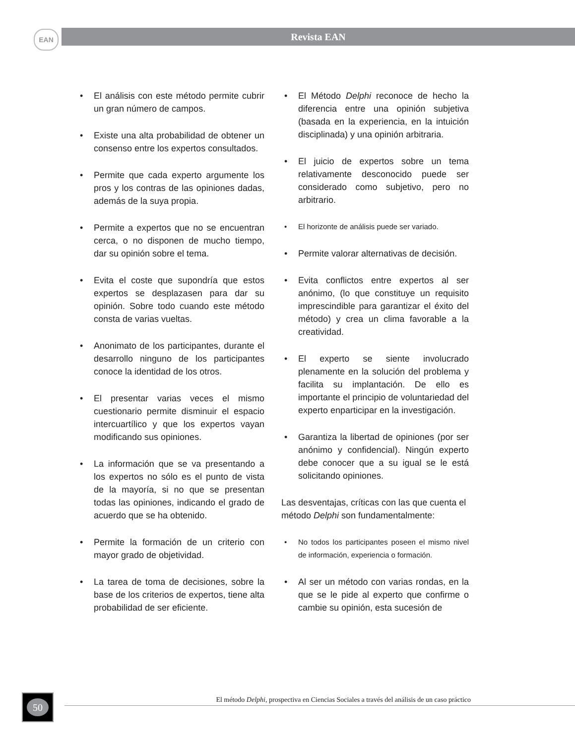EAN Revista EAN
• El análisis con este método permite cubrir un gran número de campos.
• Existe una alta probabilidad de obtener un consenso entre los expertos consultados.
• Permite que cada experto argumente los pros y los contras de las opiniones dadas, además de la suya propia.
• Permite a expertos que no se encuentran cerca, o no disponen de mucho tiempo, dar su opinión sobre el tema.
• Evita el coste que supondría que estos expertos se desplazasen para dar su opinión. Sobre todo cuando este método consta de varias vueltas.
• Anonimato de los participantes, durante el desarrollo ninguno de los participantes conoce la identidad de los otros.
• El presentar varias veces el mismo cuestionario permite disminuir el espacio intercuartílico y que los expertos vayan modificando sus opiniones.
• La información que se va presentando a los expertos no sólo es el punto de vista de la mayoría, si no que se presentan todas las opiniones, indicando el grado de acuerdo que se ha obtenido.
• Permite la formación de un criterio con mayor grado de objetividad.
• La tarea de toma de decisiones, sobre la base de los criterios de expertos, tiene alta probabilidad de ser eficiente.
• El Método Delphi reconoce de hecho la diferencia entre una opinión subjetiva (basada en la experiencia, en la intuición disciplinada) y una opinión arbitraria.
• El juicio de expertos sobre un tema relativamente desconocido puede ser considerado como subjetivo, pero no arbitrario.
• El horizonte de análisis puede ser variado.
• Permite valorar alternativas de decisión.
• Evita conflictos entre expertos al ser anónimo, (lo que constituye un requisito imprescindible para garantizar el éxito del método) y crea un clima favorable a la creatividad.
• El experto se siente involucrado plenamente en la solución del problema y facilita su implantación. De ello es importante el principio de voluntariedad del experto enparticipar en la investigación.
• Garantiza la libertad de opiniones (por ser anónimo y confidencial). Ningún experto debe conocer que a su igual se le está solicitando opiniones.
Las desventajas, críticas con las que cuenta el método Delphi son fundamentalmente:
• No todos los participantes poseen el mismo nivel de información, experiencia o formación.
• Al ser un método con varias rondas, en la que se le pide al experto que confirme o cambie su opinión, esta sucesión de
50
El método Delphi, prospectiva en Ciencias Sociales a través del análisis de un caso práctico